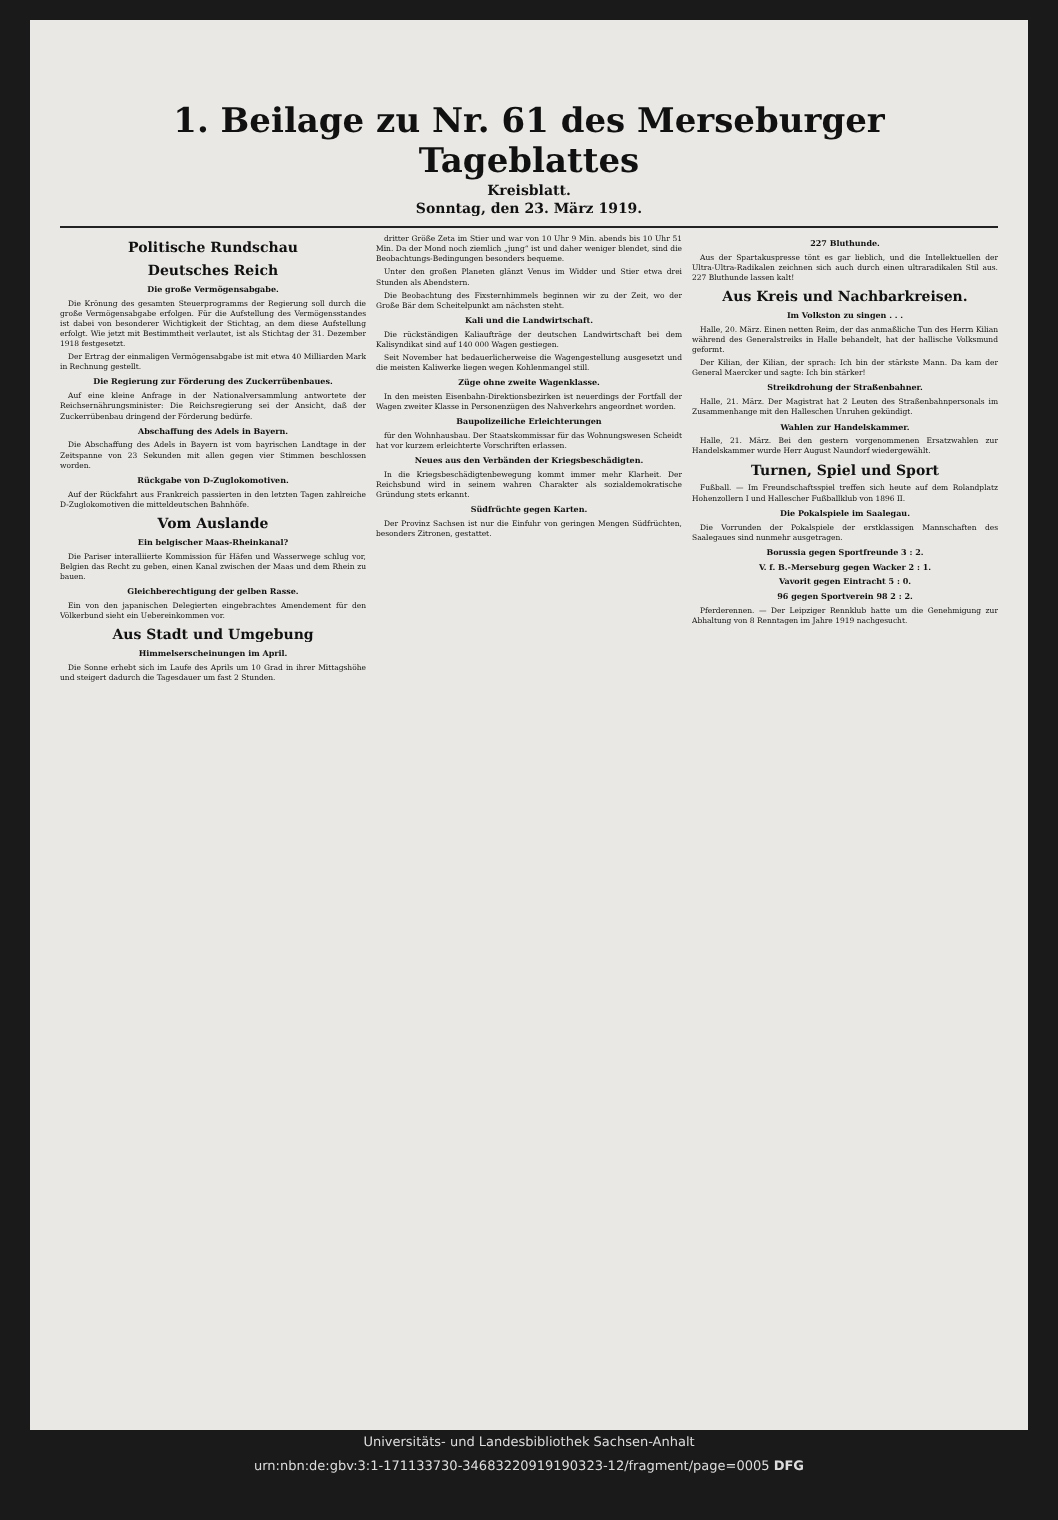1. Beilage zu Nr. 61 des Merseburger Tageblattes
Kreisblatt.
Sonntag, den 23. März 1919.
Politische Rundschau
Deutsches Reich
Die große Vermögensabgabe.
Die Krönung des gesamten Steuerprogramms der Regierung soll durch die große Vermögensabgabe erfolgen. Für die Aufstellung des Vermögensstandes ist dabei von besonderer Wichtigkeit der Stichtag, an dem diese Aufstellung erfolgt. Wie jetzt mit Bestimmtheit verlautet, ist als Stichtag der 31. Dezember 1918 festgesetzt.
Der Ertrag der einmaligen Vermögensabgabe ist mit etwa 40 Milliarden Mark in Rechnung gestellt.
Die Regierung zur Förderung des Zuckerrübenbaues.
Auf eine kleine Anfrage in der Nationalversammlung antwortete der Reichsernährungsminister: Die Reichsregierung sei der Ansicht, daß der Zuckerrübenbau dringend der Förderung bedürfe.
Abschaffung des Adels in Bayern.
Die Abschaffung des Adels in Bayern ist vom bayrischen Landtage in der Zeitspanne von 23 Sekunden mit allen gegen vier Stimmen beschlossen worden.
Rückgabe von D-Zuglokomotiven.
Auf der Rückfahrt aus Frankreich passierten in den letzten Tagen zahlreiche D-Zuglokomotiven die mitteldeutschen Bahnhöfe.
Vom Auslande
Ein belgischer Maas-Rheinkanal?
Die Pariser interalliierte Kommission für Häfen und Wasserwege schlug vor, Belgien das Recht zu geben, einen Kanal zwischen der Maas und dem Rhein zu bauen.
Gleichberechtigung der gelben Rasse.
Ein von den japanischen Delegierten eingebrachtes Amendement für den Völkerbund sieht ein Uebereinkommen vor.
Aus Stadt und Umgebung
Himmelserscheinungen im April.
Die Sonne erhebt sich im Laufe des Aprils um 10 Grad in ihrer Mittagshöhe und steigert dadurch die Tagesdauer um fast 2 Stunden.
dritter Größe Zeta im Stier und war von 10 Uhr 9 Min. abends bis 10 Uhr 51 Min. Da der Mond noch ziemlich „jung“ ist und daher weniger blendet, sind die Beobachtungs-Bedingungen besonders bequeme.
Unter den großen Planeten glänzt Venus im Widder und Stier etwa drei Stunden als Abendstern.
Die Beobachtung des Fixsternhimmels beginnen wir zu der Zeit, wo der Große Bär dem Scheitelpunkt am nächsten steht.
Kali und die Landwirtschaft.
Die rückständigen Kaliaufträge der deutschen Landwirtschaft bei dem Kalisyndikat sind auf 140 000 Wagen gestiegen.
Seit November hat bedauerlicherweise die Wagengestellung ausgesetzt und die meisten Kaliwerke liegen wegen Kohlenmangel still.
Züge ohne zweite Wagenklasse.
In den meisten Eisenbahn-Direktionsbezirken ist neuerdings der Fortfall der Wagen zweiter Klasse in Personenzügen des Nahverkehrs angeordnet worden.
Baupolizeiliche Erleichterungen
für den Wohnhausbau. Der Staatskommissar für das Wohnungswesen Scheidt hat vor kurzem erleichterte Vorschriften erlassen.
Neues aus den Verbänden der Kriegsbeschädigten.
In die Kriegsbeschädigtenbewegung kommt immer mehr Klarheit. Der Reichsbund wird in seinem wahren Charakter als sozialdemokratische Gründung stets erkannt.
Südfrüchte gegen Karten.
Der Provinz Sachsen ist nur die Einfuhr von geringen Mengen Südfrüchten, besonders Zitronen, gestattet.
227 Bluthunde.
Aus der Spartakuspresse tönt es gar lieblich, und die Intellektuellen der Ultra-Ultra-Radikalen zeichnen sich auch durch einen ultraradikalen Stil aus. 227 Bluthunde lassen kalt!
Aus Kreis und Nachbarkreisen.
Im Volkston zu singen . . .
Halle, 20. März. Einen netten Reim, der das anmaßliche Tun des Herrn Kilian während des Generalstreiks in Halle behandelt, hat der hallische Volksmund geformt.
Der Kilian, der Kilian, der sprach: Ich bin der stärkste Mann. Da kam der General Maercker und sagte: Ich bin stärker!
Streikdrohung der Straßenbahner.
Halle, 21. März. Der Magistrat hat 2 Leuten des Straßenbahnpersonals im Zusammenhange mit den Halleschen Unruhen gekündigt.
Wahlen zur Handelskammer.
Halle, 21. März. Bei den gestern vorgenommenen Ersatzwahlen zur Handelskammer wurde Herr August Naundorf wiedergewählt.
Turnen, Spiel und Sport
Fußball. — Im Freundschaftsspiel treffen sich heute auf dem Rolandplatz Hohenzollern I und Hallescher Fußballklub von 1896 II.
Die Pokalspiele im Saalegau.
Die Vorrunden der Pokalspiele der erstklassigen Mannschaften des Saalegaues sind nunmehr ausgetragen.
Borussia gegen Sportfreunde 3 : 2.
V. f. B.-Merseburg gegen Wacker 2 : 1.
Vavorit gegen Eintracht 5 : 0.
96 gegen Sportverein 98 2 : 2.
Pferderennen. — Der Leipziger Rennklub hatte um die Genehmigung zur Abhaltung von 8 Renntagen im Jahre 1919 nachgesucht.
Universitäts- und Landesbibliothek Sachsen-Anhalt
urn:nbn:de:gbv:3:1-171133730-346832209191903​23-12/fragment/page=0005 DFG